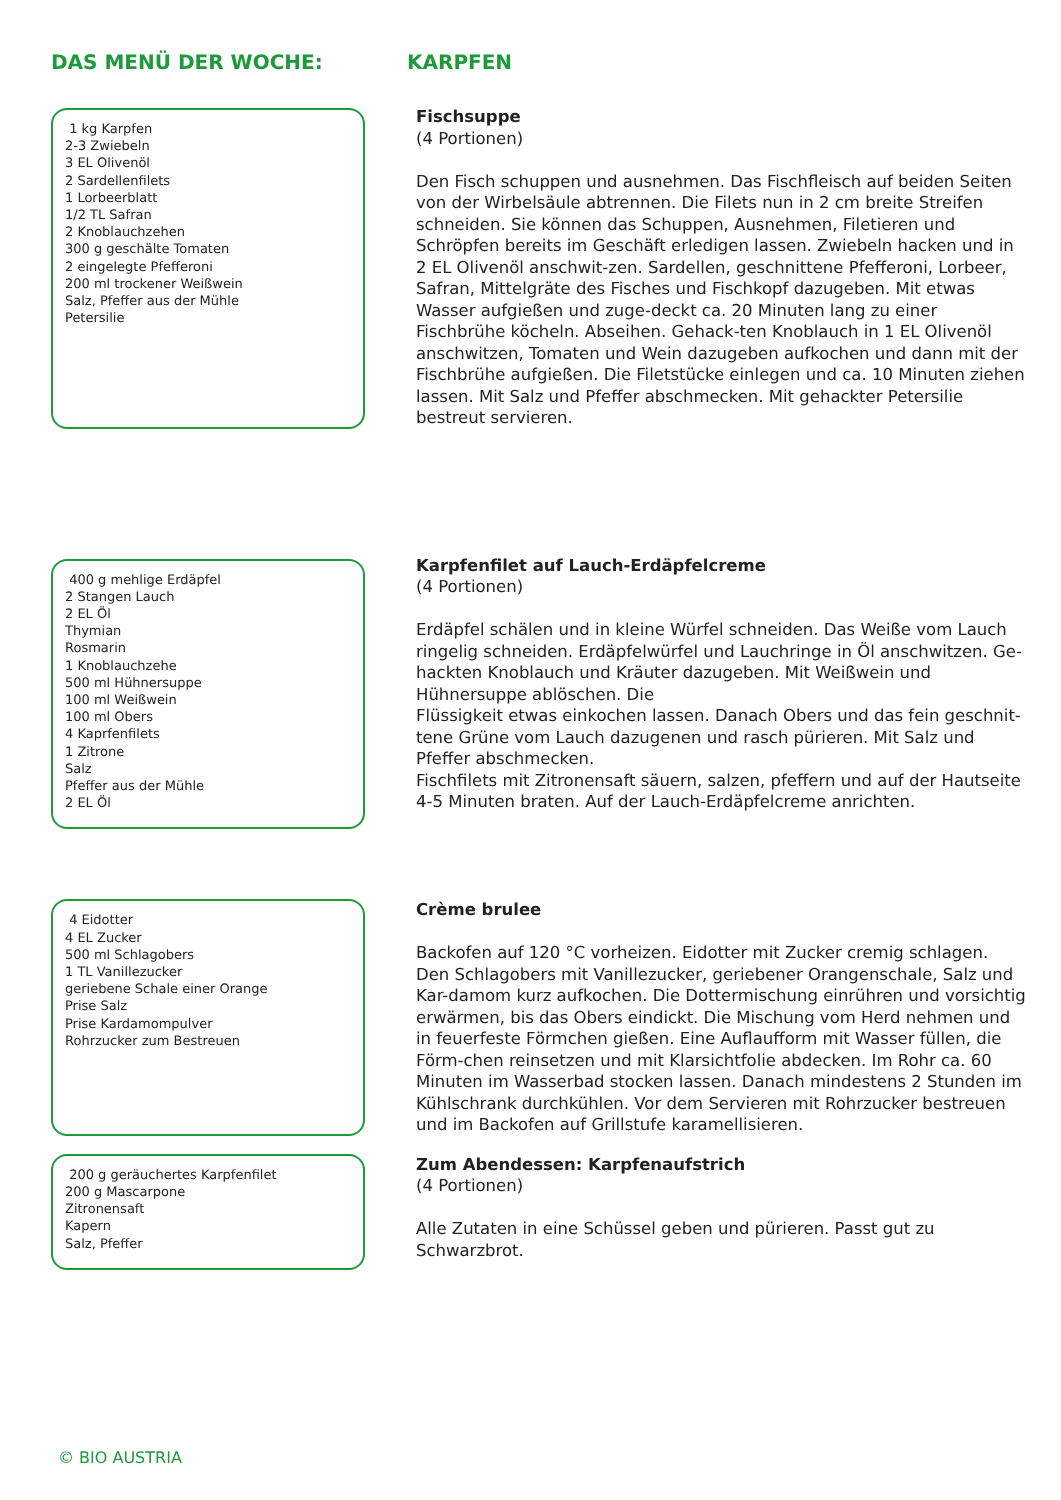DAS MENÜ DER WOCHE: KARPFEN
1 kg Karpfen
2-3 Zwiebeln
3 EL Olivenöl
2 Sardellenfilets
1 Lorbeerblatt
1/2 TL Safran
2 Knoblauchzehen
300 g geschälte Tomaten
2 eingelegte Pfefferoni
200 ml trockener Weißwein
Salz, Pfeffer aus der Mühle
Petersilie
Fischsuppe
(4 Portionen)
Den Fisch schuppen und ausnehmen. Das Fischfleisch auf beiden Seiten von der Wirbelsäule abtrennen. Die Filets nun in 2 cm breite Streifen schneiden. Sie können das Schuppen, Ausnehmen, Filetieren und Schröpfen bereits im Geschäft erledigen lassen. Zwiebeln hacken und in 2 EL Olivenöl anschwit-zen. Sardellen, geschnittene Pfefferoni, Lorbeer, Safran, Mittelgräte des Fisches und Fischkopf dazugeben. Mit etwas Wasser aufgießen und zuge-deckt ca. 20 Minuten lang zu einer Fischbrühe köcheln. Abseihen. Gehack-ten Knoblauch in 1 EL Olivenöl anschwitzen, Tomaten und Wein dazugeben aufkochen und dann mit der Fischbrühe aufgießen. Die Filetstücke einlegen und ca. 10 Minuten ziehen lassen. Mit Salz und Pfeffer abschmecken. Mit gehackter Petersilie bestreut servieren.
400 g mehlige Erdäpfel
2 Stangen Lauch
2 EL Öl
Thymian
Rosmarin
1 Knoblauchzehe
500 ml Hühnersuppe
100 ml Weißwein
100 ml Obers
4 Kaprfenfilets
1 Zitrone
Salz
Pfeffer aus der Mühle
2 EL Öl
Karpfenfilet auf Lauch-Erdäpfelcreme
(4 Portionen)
Erdäpfel schälen und in kleine Würfel schneiden. Das Weiße vom Lauch ringelig schneiden. Erdäpfelwürfel und Lauchringe in Öl anschwitzen. Ge-hackten Knoblauch und Kräuter dazugeben. Mit Weißwein und Hühnersuppe ablöschen. Die
Flüssigkeit etwas einkochen lassen. Danach Obers und das fein geschnit-tene Grüne vom Lauch dazugenen und rasch pürieren. Mit Salz und Pfeffer abschmecken.
Fischfilets mit Zitronensaft säuern, salzen, pfeffern und auf der Hautseite 4-5 Minuten braten. Auf der Lauch-Erdäpfelcreme anrichten.
4 Eidotter
4 EL Zucker
500 ml Schlagobers
1 TL Vanillezucker
geriebene Schale einer Orange
Prise Salz
Prise Kardamompulver
Rohrzucker zum Bestreuen
Crème brulee
Backofen auf 120 °C vorheizen. Eidotter mit Zucker cremig schlagen. Den Schlagobers mit Vanillezucker, geriebener Orangenschale, Salz und Kar-damom kurz aufkochen. Die Dottermischung einrühren und vorsichtig erwärmen, bis das Obers eindickt. Die Mischung vom Herd nehmen und in feuerfeste Förmchen gießen. Eine Auflaufform mit Wasser füllen, die Förm-chen reinsetzen und mit Klarsichtfolie abdecken. Im Rohr ca. 60 Minuten im Wasserbad stocken lassen. Danach mindestens 2 Stunden im Kühlschrank durchkühlen. Vor dem Servieren mit Rohrzucker bestreuen und im Backofen auf Grillstufe karamellisieren.
200 g geräuchertes Karpfenfilet
200 g Mascarpone
Zitronensaft
Kapern
Salz, Pfeffer
Zum Abendessen: Karpfenaufstrich
(4 Portionen)
Alle Zutaten in eine Schüssel geben und pürieren. Passt gut zu Schwarzbrot.
© BIO AUSTRIA